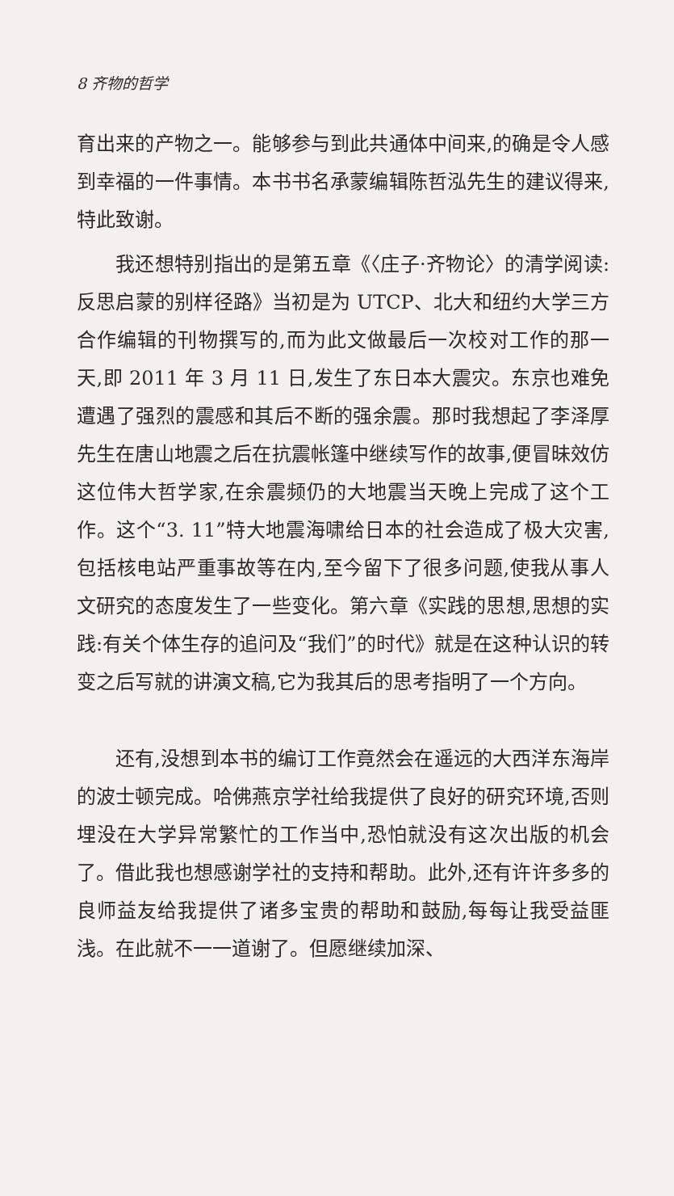8 齐物的哲学
育出来的产物之一。能够参与到此共通体中间来,的确是令人感到幸福的一件事情。本书书名承蒙编辑陈哲泓先生的建议得来,特此致谢。
我还想特别指出的是第五章《〈庄子·齐物论〉的清学阅读:反思启蒙的别样径路》当初是为 UTCP、北大和纽约大学三方合作编辑的刊物撰写的,而为此文做最后一次校对工作的那一天,即 2011 年 3 月 11 日,发生了东日本大震灾。东京也难免遭遇了强烈的震感和其后不断的强余震。那时我想起了李泽厚先生在唐山地震之后在抗震帐篷中继续写作的故事,便冒昧效仿这位伟大哲学家,在余震频仍的大地震当天晚上完成了这个工作。这个“3. 11”特大地震海啸给日本的社会造成了极大灾害,包括核电站严重事故等在内,至今留下了很多问题,使我从事人文研究的态度发生了一些变化。第六章《实践的思想,思想的实践:有关个体生存的追问及“我们”的时代》就是在这种认识的转变之后写就的讲演文稿,它为我其后的思考指明了一个方向。
还有,没想到本书的编订工作竟然会在遥远的大西洋东海岸的波士顿完成。哈佛燕京学社给我提供了良好的研究环境,否则埋没在大学异常繁忙的工作当中,恐怕就没有这次出版的机会了。借此我也想感谢学社的支持和帮助。此外,还有许许多多的良师益友给我提供了诸多宝贵的帮助和鼓励,每每让我受益匪浅。在此就不一一道谢了。但愿继续加深、